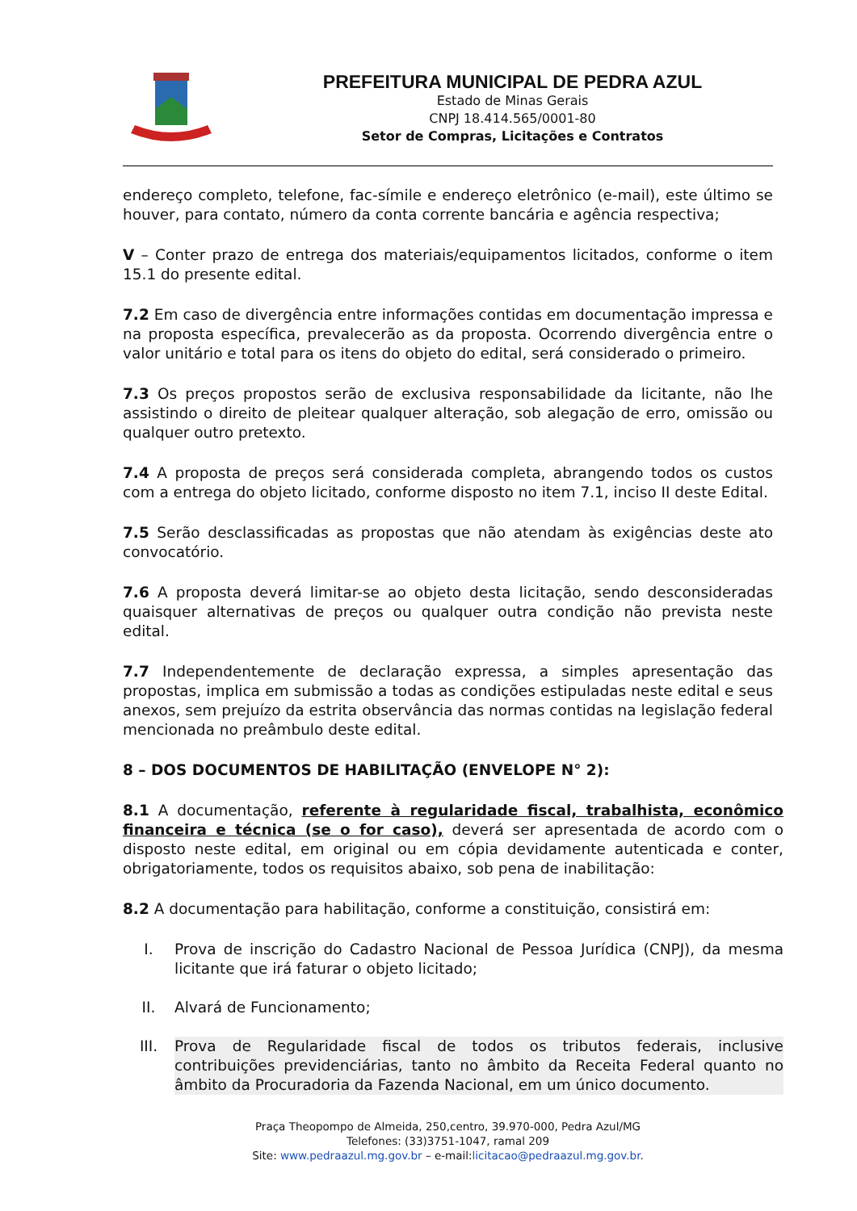PREFEITURA MUNICIPAL DE PEDRA AZUL
Estado de Minas Gerais
CNPJ 18.414.565/0001-80
Setor de Compras, Licitações e Contratos
endereço completo, telefone, fac-símile e endereço eletrônico (e-mail), este último se houver, para contato, número da conta corrente bancária e agência respectiva;
V – Conter prazo de entrega dos materiais/equipamentos licitados, conforme o item 15.1 do presente edital.
7.2 Em caso de divergência entre informações contidas em documentação impressa e na proposta específica, prevalecerão as da proposta. Ocorrendo divergência entre o valor unitário e total para os itens do objeto do edital, será considerado o primeiro.
7.3 Os preços propostos serão de exclusiva responsabilidade da licitante, não lhe assistindo o direito de pleitear qualquer alteração, sob alegação de erro, omissão ou qualquer outro pretexto.
7.4 A proposta de preços será considerada completa, abrangendo todos os custos com a entrega do objeto licitado, conforme disposto no item 7.1, inciso II deste Edital.
7.5 Serão desclassificadas as propostas que não atendam às exigências deste ato convocatório.
7.6 A proposta deverá limitar-se ao objeto desta licitação, sendo desconsideradas quaisquer alternativas de preços ou qualquer outra condição não prevista neste edital.
7.7 Independentemente de declaração expressa, a simples apresentação das propostas, implica em submissão a todas as condições estipuladas neste edital e seus anexos, sem prejuízo da estrita observância das normas contidas na legislação federal mencionada no preâmbulo deste edital.
8 – DOS DOCUMENTOS DE HABILITAÇÃO (ENVELOPE N° 2):
8.1 A documentação, referente à regularidade fiscal, trabalhista, econômico financeira e técnica (se o for caso), deverá ser apresentada de acordo com o disposto neste edital, em original ou em cópia devidamente autenticada e conter, obrigatoriamente, todos os requisitos abaixo, sob pena de inabilitação:
8.2 A documentação para habilitação, conforme a constituição, consistirá em:
I. Prova de inscrição do Cadastro Nacional de Pessoa Jurídica (CNPJ), da mesma licitante que irá faturar o objeto licitado;
II. Alvará de Funcionamento;
III. Prova de Regularidade fiscal de todos os tributos federais, inclusive contribuições previdenciárias, tanto no âmbito da Receita Federal quanto no âmbito da Procuradoria da Fazenda Nacional, em um único documento.
Praça Theopompo de Almeida, 250,centro, 39.970-000, Pedra Azul/MG
Telefones: (33)3751-1047, ramal 209
Site: www.pedraazul.mg.gov.br – e-mail:licitacao@pedraazul.mg.gov.br.